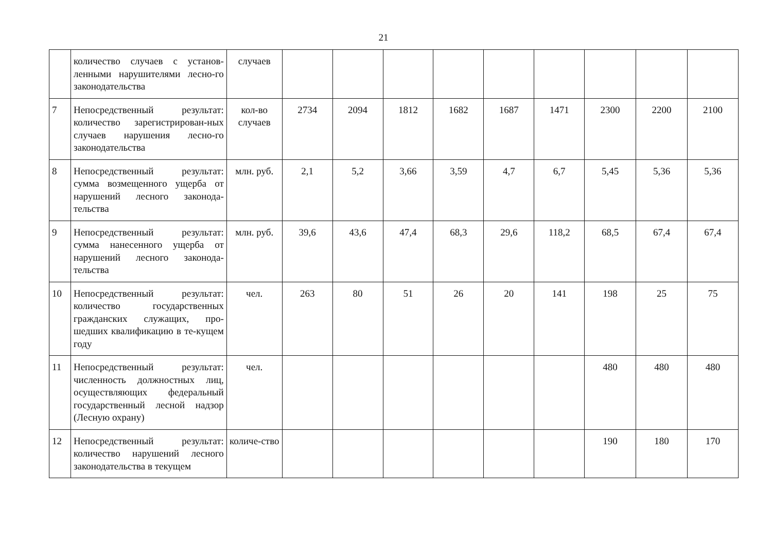21
| | количество случаев с установ-ленными нарушителями лесно-го законодательства | случаев | | | | | | | | | |
| 7 | Непосредственный результат: количество зарегистрирован-ных случаев нарушения лесно-го законодательства | кол-во случаев | 2734 | 2094 | 1812 | 1682 | 1687 | 1471 | 2300 | 2200 | 2100 |
| 8 | Непосредственный результат: сумма возмещенного ущерба от нарушений лесного законода-тельства | млн. руб. | 2,1 | 5,2 | 3,66 | 3,59 | 4,7 | 6,7 | 5,45 | 5,36 | 5,36 |
| 9 | Непосредственный результат: сумма нанесенного ущерба от нарушений лесного законода-тельства | млн. руб. | 39,6 | 43,6 | 47,4 | 68,3 | 29,6 | 118,2 | 68,5 | 67,4 | 67,4 |
| 10 | Непосредственный результат: количество государственных гражданских служащих, про-шедших квалификацию в те-кущем году | чел. | 263 | 80 | 51 | 26 | 20 | 141 | 198 | 25 | 75 |
| 11 | Непосредственный результат: численность должностных лиц, осуществляющих федеральный государственный лесной надзор (Лесную охрану) | чел. | | | | | | | 480 | 480 | 480 |
| 12 | Непосредственный результат: количество нарушений лесного законодательства в текущем | количе-ство | | | | | | | 190 | 180 | 170 |